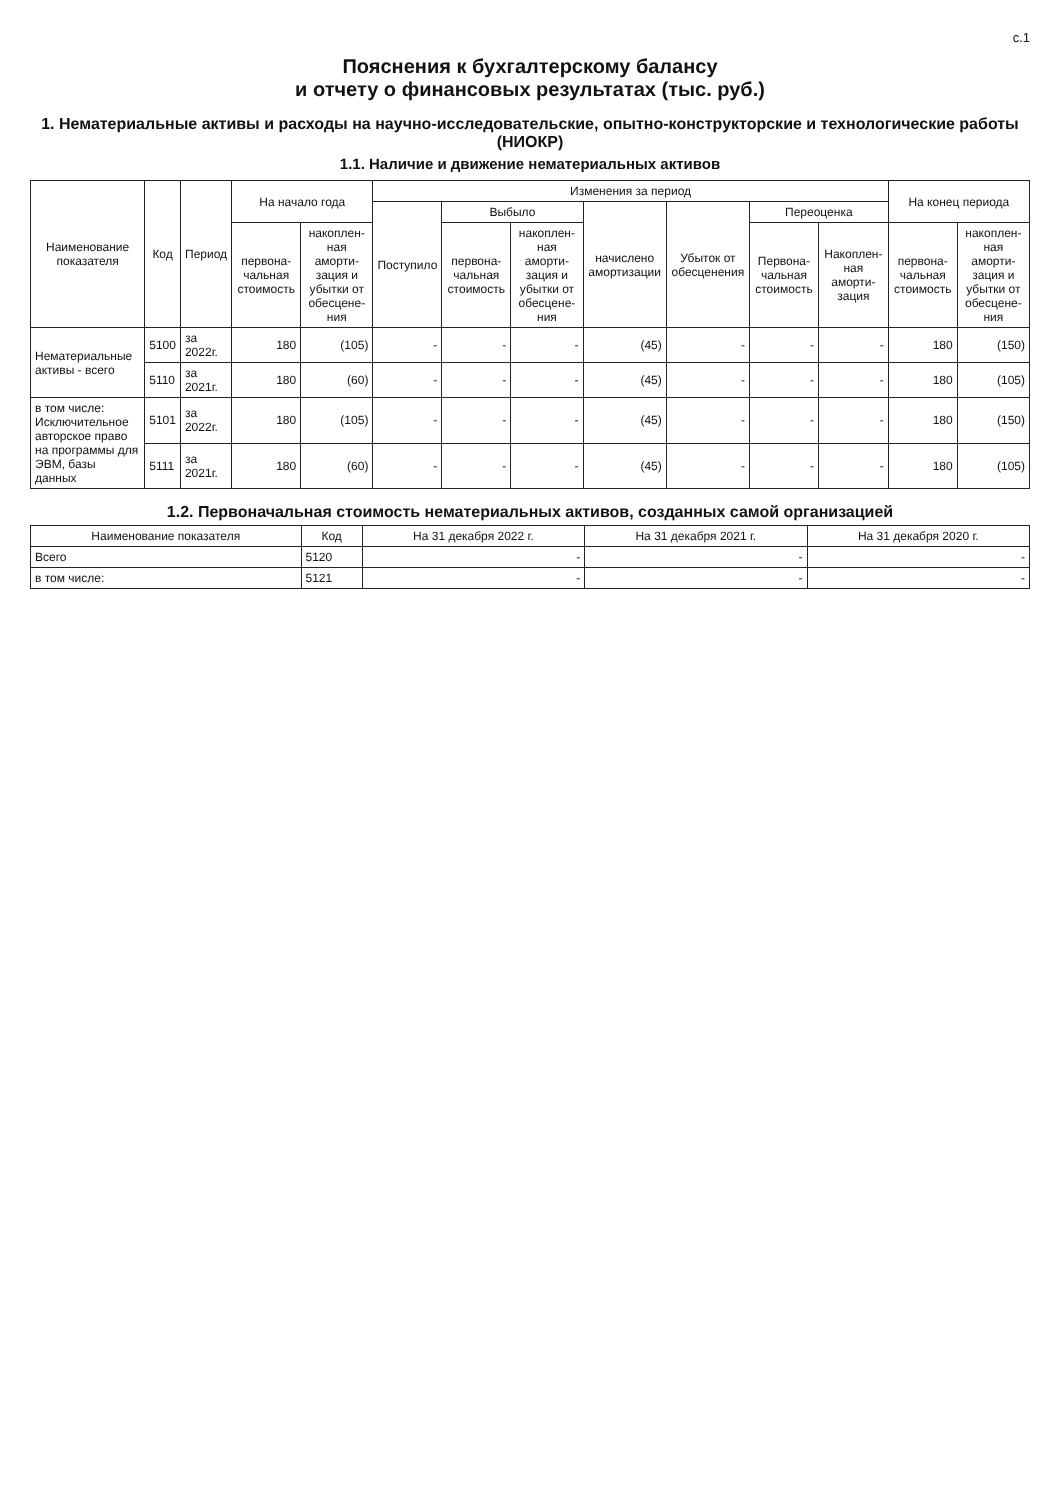с.1
Пояснения к бухгалтерскому балансу
и отчету о финансовых результатах (тыс. руб.)
1. Нематериальные активы и расходы на научно-исследовательские, опытно-конструкторские и технологические работы (НИОКР)
1.1. Наличие и движение нематериальных активов
| Наименование показателя | Код | Период | На начало года | | Изменения за период | | | | | | | На конец периода | |
| --- | --- | --- | --- | --- | --- | --- | --- | --- | --- | --- | --- | --- | --- |
| | | | | | Поступило | Выбыло | | начислено амортизации | Убыток от обесценения | Переоценка | | | |
| | | | первона-чальная стоимость | накоплен-ная аморти-зация и убытки от обесцене-ния | | первона-чальная стоимость | накоплен-ная аморти-зация и убытки от обесцене-ния | | | Первона-чальная стоимость | Накоплен-ная аморти-зация | первона-чальная стоимость | накоплен-ная аморти-зация и убытки от обесцене-ния |
| Нематериальные активы - всего | 5100 | за 2022г. | 180 | (105) | - | - | - | (45) | - | - | - | 180 | (150) |
| | 5110 | за 2021г. | 180 | (60) | - | - | - | (45) | - | - | - | 180 | (105) |
| в том числе: Исключительное авторское право на программы для ЭВМ, базы данных | 5101 | за 2022г. | 180 | (105) | - | - | - | (45) | - | - | - | 180 | (150) |
| | 5111 | за 2021г. | 180 | (60) | - | - | - | (45) | - | - | - | 180 | (105) |
1.2. Первоначальная стоимость нематериальных активов, созданных самой организацией
| Наименование показателя | Код | На 31 декабря 2022 г. | На 31 декабря 2021 г. | На 31 декабря 2020 г. |
| --- | --- | --- | --- | --- |
| Всего | 5120 | - | - | - |
| в том числе: | 5121 | - | - | - |